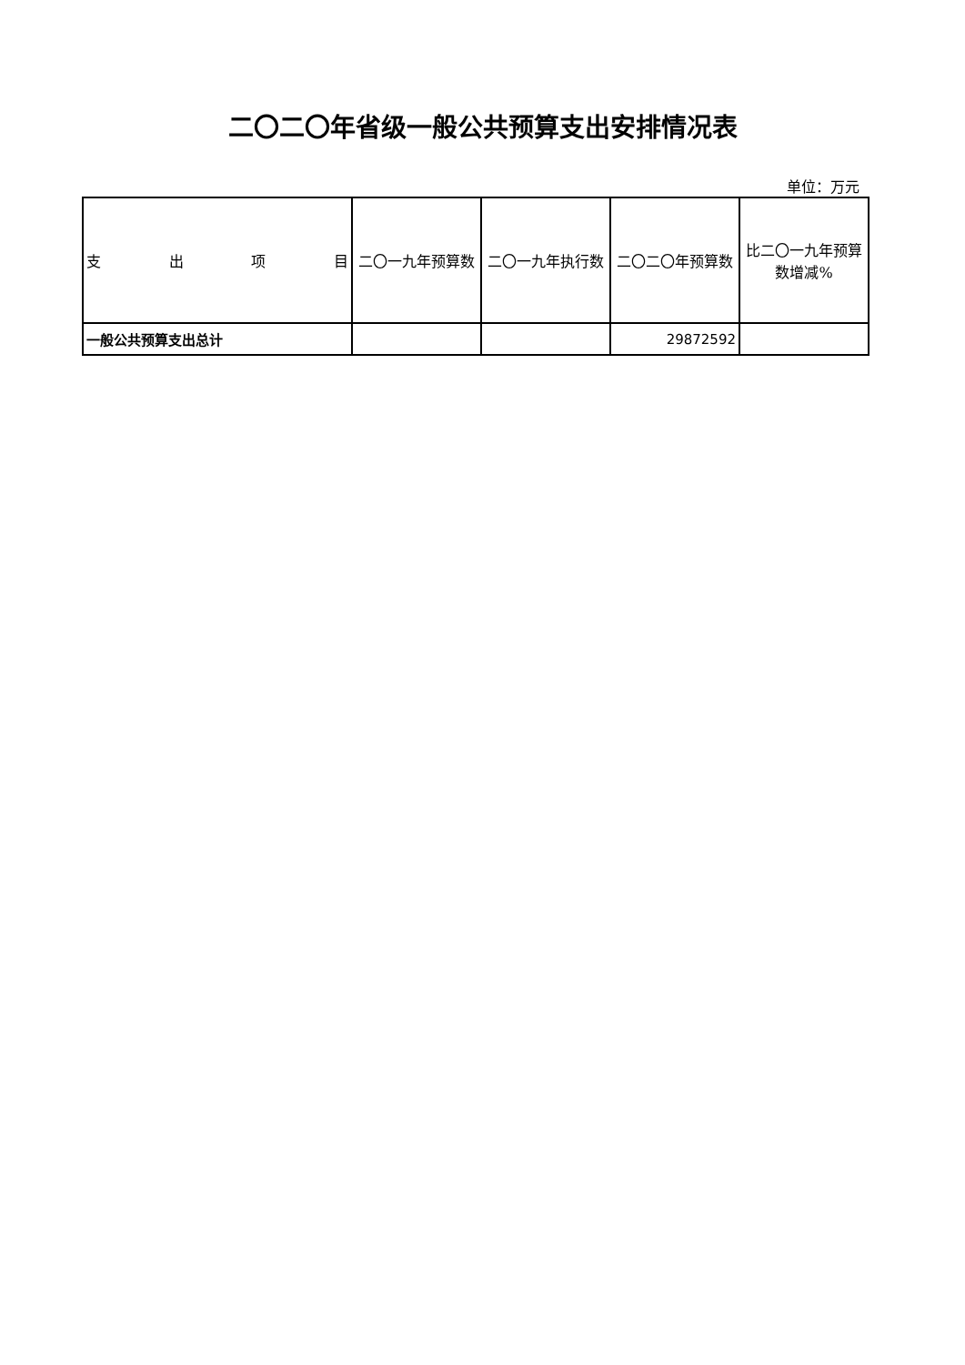二〇二〇年省级一般公共预算支出安排情况表
单位：万元
| 支 出 项 目 | 二〇一九年预算数 | 二〇一九年执行数 | 二〇二〇年预算数 | 比二〇一九年预算数增减% |
| --- | --- | --- | --- | --- |
| 一般公共预算支出总计 | | | 29872592 | |